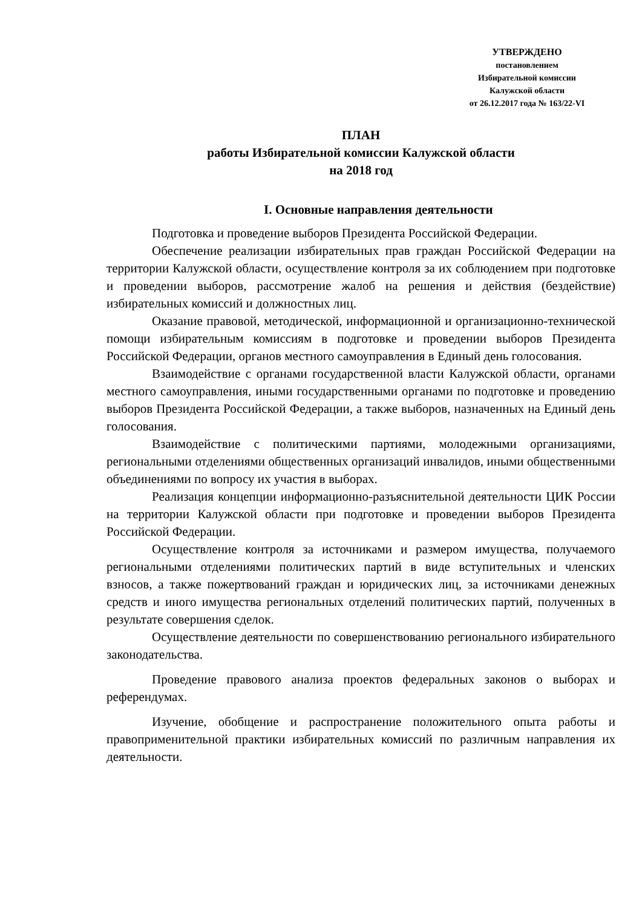УТВЕРЖДЕНО
постановлением
Избирательной комиссии
Калужской области
от 26.12.2017 года № 163/22-VI
ПЛАН
работы Избирательной комиссии Калужской области
на 2018 год
I. Основные направления деятельности
Подготовка и проведение выборов Президента Российской Федерации.
Обеспечение реализации избирательных прав граждан Российской Федерации на территории Калужской области, осуществление контроля за их соблюдением при подготовке и проведении выборов, рассмотрение жалоб на решения и действия (бездействие) избирательных комиссий и должностных лиц.
Оказание правовой, методической, информационной и организационно-технической помощи избирательным комиссиям в подготовке и проведении выборов Президента Российской Федерации, органов местного самоуправления в Единый день голосования.
Взаимодействие с органами государственной власти Калужской области, органами местного самоуправления, иными государственными органами по подготовке и проведению выборов Президента Российской Федерации, а также выборов, назначенных на Единый день голосования.
Взаимодействие с политическими партиями, молодежными организациями, региональными отделениями общественных организаций инвалидов, иными общественными объединениями по вопросу их участия в выборах.
Реализация концепции информационно-разъяснительной деятельности ЦИК России на территории Калужской области при подготовке и проведении выборов Президента Российской Федерации.
Осуществление контроля за источниками и размером имущества, получаемого региональными отделениями политических партий в виде вступительных и членских взносов, а также пожертвований граждан и юридических лиц, за источниками денежных средств и иного имущества региональных отделений политических партий, полученных в результате совершения сделок.
Осуществление деятельности по совершенствованию регионального избирательного законодательства.
Проведение правового анализа проектов федеральных законов о выборах и референдумах.
Изучение, обобщение и распространение положительного опыта работы и правоприменительной практики избирательных комиссий по различным направления их деятельности.